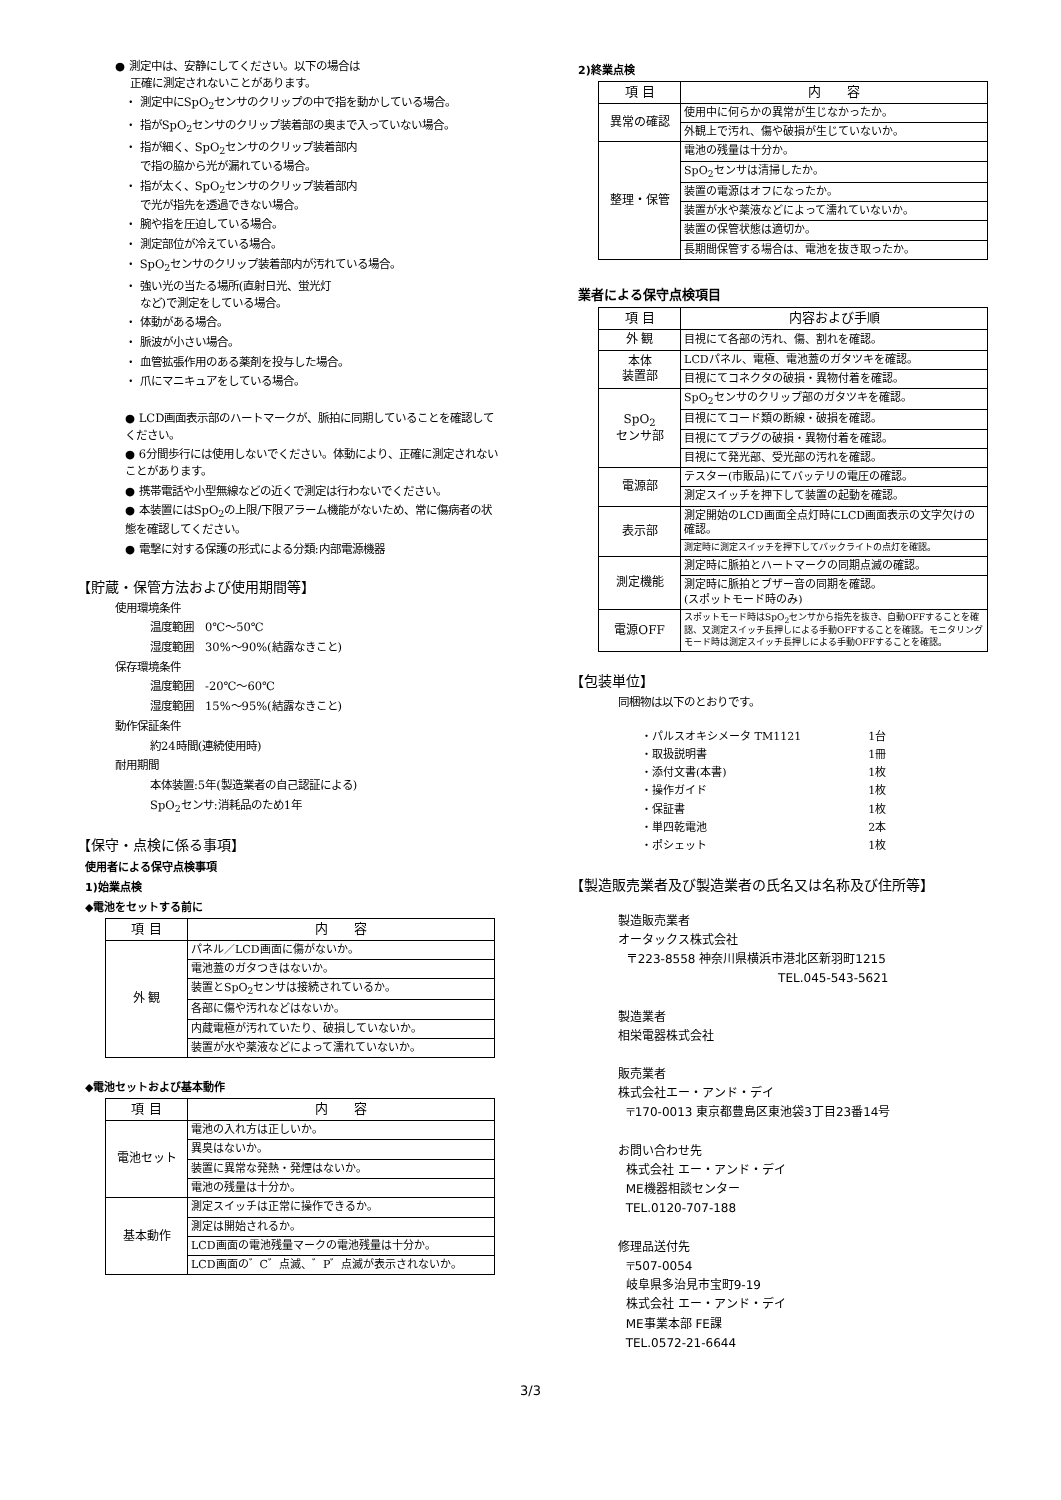● 測定中は、安静にしてください。以下の場合は
正確に測定されないことがあります。
・ 測定中にSpO<sub>2</sub>センサのクリップの中で指を動かしている場合。
・ 指がSpO<sub>2</sub>センサのクリップ装着部の奥まで入っていない場合。
・ 指が細く、SpO<sub>2</sub>センサのクリップ装着部内
で指の脇から光が漏れている場合。
・ 指が太く、SpO<sub>2</sub>センサのクリップ装着部内
で光が指先を透過できない場合。
・ 腕や指を圧迫している場合。
・ 測定部位が冷えている場合。
・ SpO<sub>2</sub>センサのクリップ装着部内が汚れている場合。
・ 強い光の当たる場所(直射日光、蛍光灯
など)で測定をしている場合。
・ 体動がある場合。
・ 脈波が小さい場合。
・ 血管拡張作用のある薬剤を投与した場合。
・ 爪にマニキュアをしている場合。
● LCD画面表示部のハートマークが、脈拍に同期していることを確認してください。
● 6分間歩行には使用しないでください。体動により、正確に測定されないことがあります。
● 携帯電話や小型無線などの近くで測定は行わないでください。
● 本装置にはSpO<sub>2</sub>の上限/下限アラーム機能がないため、常に傷病者の状態を確認してください。
● 電撃に対する保護の形式による分類:内部電源機器
【貯蔵・保管方法および使用期間等】
使用環境条件
温度範囲　0℃～50℃
湿度範囲　30%～90%(結露なきこと)
保存環境条件
温度範囲　-20℃～60℃
湿度範囲　15%～95%(結露なきこと)
動作保証条件
約24時間(連続使用時)
耐用期間
本体装置:5年(製造業者の自己認証による)
SpO<sub>2</sub>センサ:消耗品のため1年
【保守・点検に係る事項】
使用者による保守点検事項
1)始業点検
◆電池をセットする前に
| 項 目 | 内 容 |
| --- | --- |
| 外 観 | パネル／LCD画面に傷がないか。 |
| | 電池蓋のガタつきはないか。 |
| | 装置とSpO<sub>2</sub>センサは接続されているか。 |
| | 各部に傷や汚れなどはないか。 |
| | 内蔵電極が汚れていたり、破損していないか。 |
| | 装置が水や薬液などによって濡れていないか。 |
◆電池セットおよび基本動作
| 項 目 | 内 容 |
| --- | --- |
| 電池セット | 電池の入れ方は正しいか。 |
| | 異臭はないか。 |
| | 装置に異常な発熱・発煙はないか。 |
| | 電池の残量は十分か。 |
| 基本動作 | 測定スイッチは正常に操作できるか。 |
| | 測定は開始されるか。 |
| | LCD画面の電池残量マークの電池残量は十分か。 |
| | LCD画面の゛C゛点滅、゛P゛点滅が表示されないか。 |
2)終業点検
| 項 目 | 内 容 |
| --- | --- |
| 異常の確認 | 使用中に何らかの異常が生じなかったか。 |
| | 外観上で汚れ、傷や破損が生じていないか。 |
| 整理・保管 | 電池の残量は十分か。 |
| | SpO<sub>2</sub>センサは清掃したか。 |
| | 装置の電源はオフになったか。 |
| | 装置が水や薬液などによって濡れていないか。 |
| | 装置の保管状態は適切か。 |
| | 長期間保管する場合は、電池を抜き取ったか。 |
業者による保守点検項目
| 項 目 | 内容および手順 |
| --- | --- |
| 外 観 | 目視にて各部の汚れ、傷、割れを確認。 |
| 本体 装置部 | LCDパネル、電極、電池蓋のガタツキを確認。 |
| | 目視にてコネクタの破損・異物付着を確認。 |
| SpO<sub>2</sub> センサ部 | SpO<sub>2</sub>センサのクリップ部のガタツキを確認。 |
| | 目視にてコード類の断線・破損を確認。 |
| | 目視にてプラグの破損・異物付着を確認。 |
| | 目視にて発光部、受光部の汚れを確認。 |
| 電源部 | テスター(市販品)にてバッテリの電圧の確認。 |
| | 測定スイッチを押下して装置の起動を確認。 |
| 表示部 | 測定開始のLCD画面全点灯時にLCD画面表示の文字欠けの確認。 |
| | 測定時に測定スイッチを押下してバックライトの点灯を確認。 |
| 測定機能 | 測定時に脈拍とハートマークの同期点滅の確認。 |
| | 測定時に脈拍とブザー音の同期を確認。 (スポットモード時のみ) |
| 電源OFF | スポットモード時はSpO<sub>2</sub>センサから指先を抜き、自動OFFすることを確認、又測定スイッチ長押しによる手動OFFすることを確認。モニタリングモード時は測定スイッチ長押しによる手動OFFすることを確認。 |
【包装単位】
同梱物は以下のとおりです。
| ・パルスオキシメータ TM1121 | 1台 |
| ・取扱説明書 | 1冊 |
| ・添付文書(本書) | 1枚 |
| ・操作ガイド | 1枚 |
| ・保証書 | 1枚 |
| ・単四乾電池 | 2本 |
| ・ポシェット | 1枚 |
【製造販売業者及び製造業者の氏名又は名称及び住所等】
製造販売業者
オータックス株式会社
〒223-8558 神奈川県横浜市港北区新羽町1215
TEL.045-543-5621
製造業者
相栄電器株式会社
販売業者
株式会社エー・アンド・デイ
〒170-0013 東京都豊島区東池袋3丁目23番14号
お問い合わせ先
株式会社 エー・アンド・デイ
ME機器相談センター
TEL.0120-707-188
修理品送付先
〒507-0054
岐阜県多治見市宝町9-19
株式会社 エー・アンド・デイ
ME事業本部 FE課
TEL.0572-21-6644
3/3